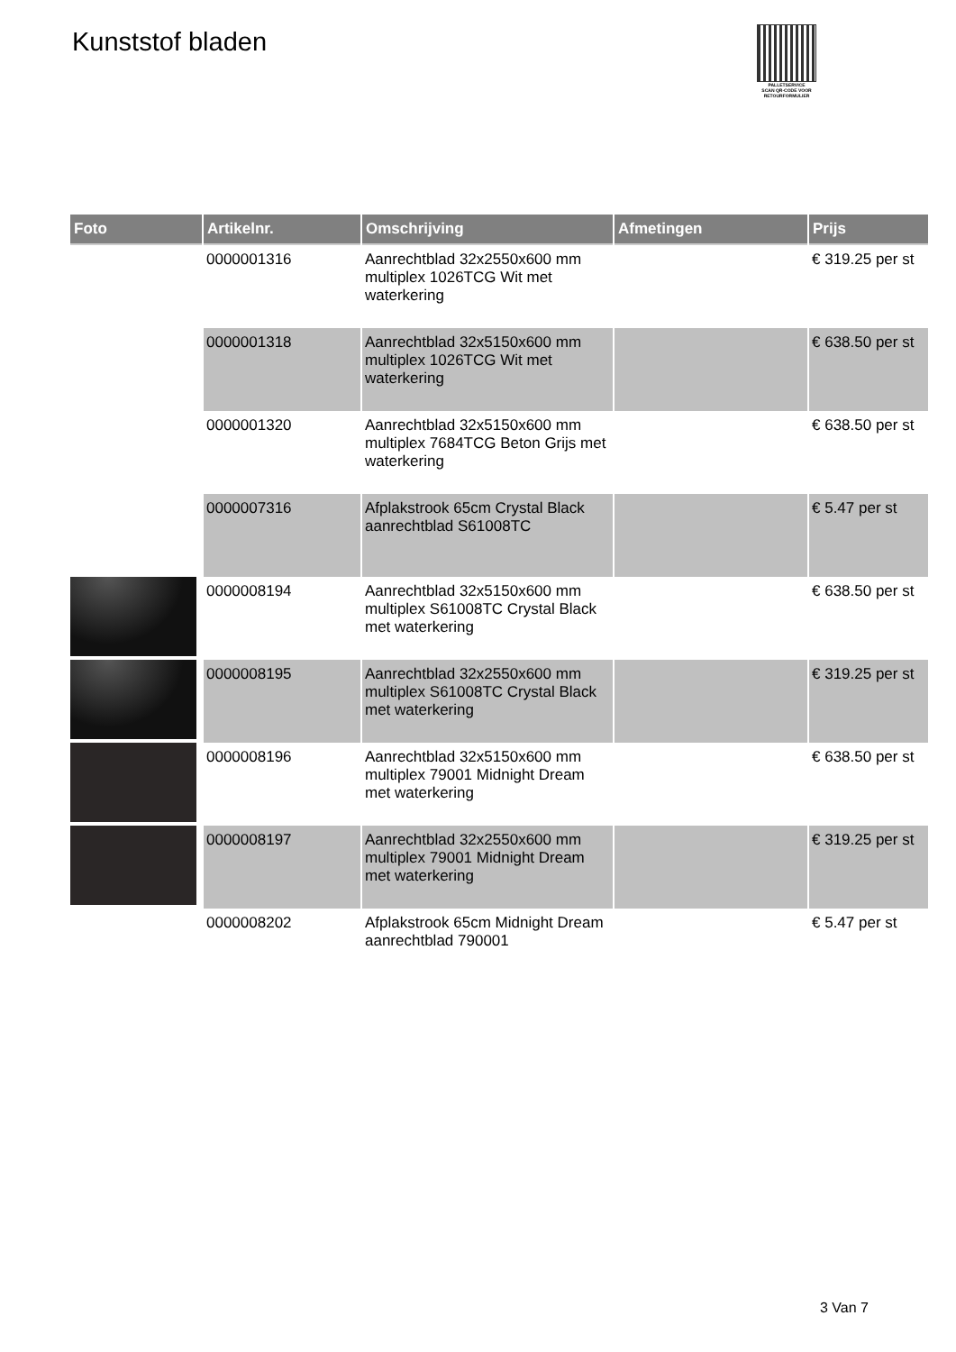Kunststof bladen
PALLETSERVICE
SCAN QR-CODE VOOR RETOURFORMULIER
| Foto | Artikelnr. | Omschrijving | Afmetingen | Prijs |
| --- | --- | --- | --- | --- |
| | 0000001316 | Aanrechtblad 32x2550x600 mm multiplex 1026TCG Wit met waterkering | | € 319.25 per st |
| | 0000001318 | Aanrechtblad 32x5150x600 mm multiplex 1026TCG Wit met waterkering | | € 638.50 per st |
| | 0000001320 | Aanrechtblad 32x5150x600 mm multiplex 7684TCG Beton Grijs met waterkering | | € 638.50 per st |
| | 0000007316 | Afplakstrook 65cm Crystal Black aanrechtblad S61008TC | | € 5.47 per st |
| | 0000008194 | Aanrechtblad 32x5150x600 mm multiplex S61008TC Crystal Black met waterkering | | € 638.50 per st |
| | 0000008195 | Aanrechtblad 32x2550x600 mm multiplex S61008TC Crystal Black met waterkering | | € 319.25 per st |
| | 0000008196 | Aanrechtblad 32x5150x600 mm multiplex 79001 Midnight Dream met waterkering | | € 638.50 per st |
| | 0000008197 | Aanrechtblad 32x2550x600 mm multiplex 79001 Midnight Dream met waterkering | | € 319.25 per st |
| | 0000008202 | Afplakstrook 65cm Midnight Dream aanrechtblad 790001 | | € 5.47 per st |
3 Van 7